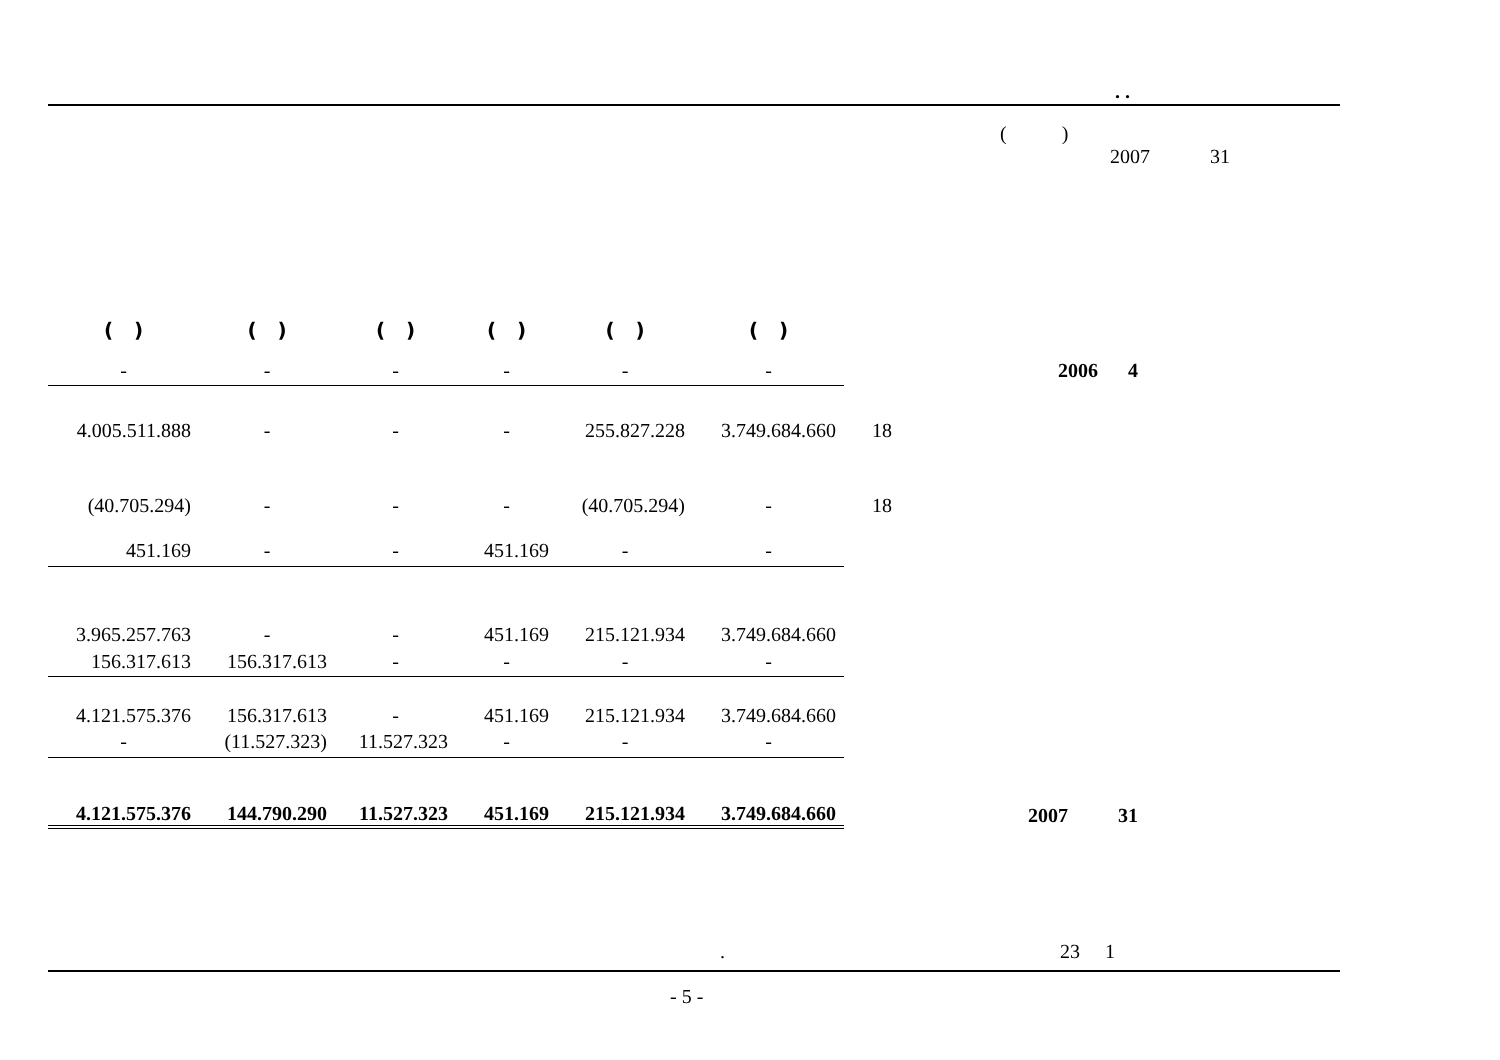. .
( )
2007 31
| ( ) | ( ) | ( ) | ( ) | ( ) | ( ) | | |
| --- | --- | --- | --- | --- | --- | --- | --- |
| - | - | - | - | - | - | | 2006 4 |
| 4.005.511.888 | - | - | - | 255.827.228 | 3.749.684.660 | 18 | |
| (40.705.294) | - | - | - | (40.705.294) | - | 18 | |
| 451.169 | - | - | 451.169 | - | - | | |
| 3.965.257.763 | - | - | 451.169 | 215.121.934 | 3.749.684.660 | | |
| 156.317.613 | 156.317.613 | - | - | - | - | | |
| 4.121.575.376 | 156.317.613 | - | 451.169 | 215.121.934 | 3.749.684.660 | | |
| - | (11.527.323) | 11.527.323 | - | - | - | | |
| 4.121.575.376 | 144.790.290 | 11.527.323 | 451.169 | 215.121.934 | 3.749.684.660 | | 2007 31 |
. 23 1
- 5 -